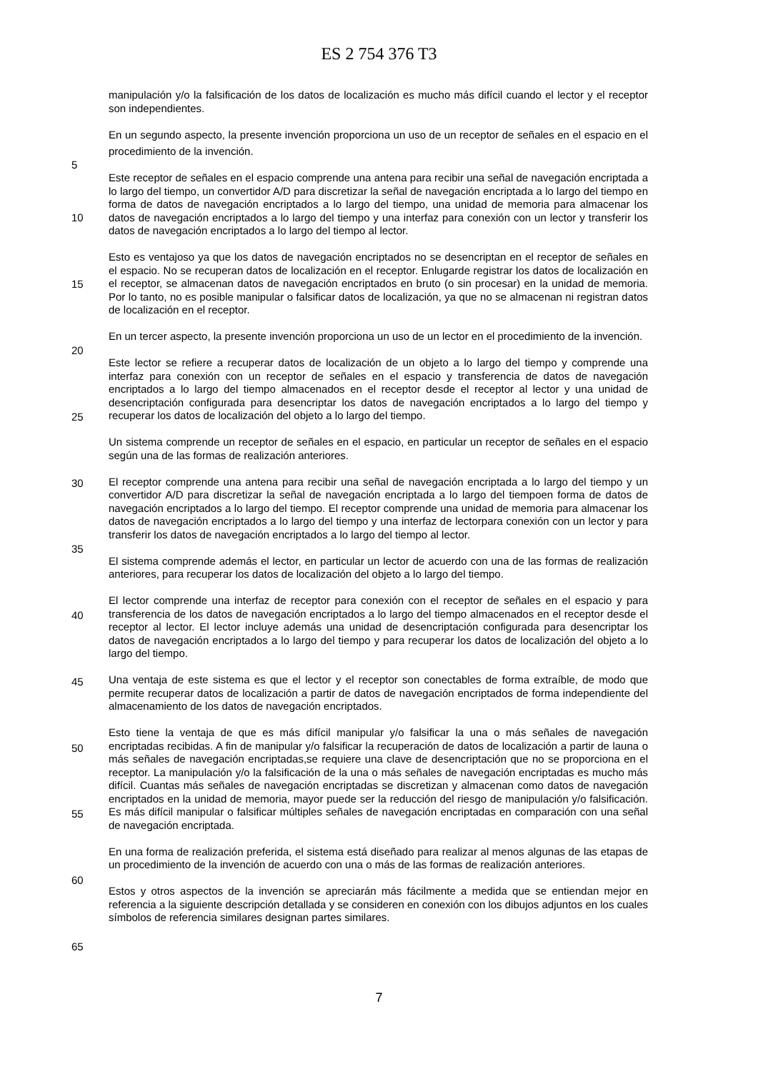ES 2 754 376 T3
manipulación y/o la falsificación de los datos de localización es mucho más difícil cuando el lector y el receptor son independientes.
En un segundo aspecto, la presente invención proporciona un uso de un receptor de señales en el espacio en el procedimiento de la invención.
Este receptor de señales en el espacio comprende una antena para recibir una señal de navegación encriptada a lo largo del tiempo, un convertidor A/D para discretizar la señal de navegación encriptada a lo largo del tiempo en forma de datos de navegación encriptados a lo largo del tiempo, una unidad de memoria para almacenar los datos de navegación encriptados a lo largo del tiempo y una interfaz para conexión con un lector y transferir los datos de navegación encriptados a lo largo del tiempo al lector.
Esto es ventajoso ya que los datos de navegación encriptados no se desencriptan en el receptor de señales en el espacio. No se recuperan datos de localización en el receptor. Enlugarde registrar los datos de localización en el receptor, se almacenan datos de navegación encriptados en bruto (o sin procesar) en la unidad de memoria. Por lo tanto, no es posible manipular o falsificar datos de localización, ya que no se almacenan ni registran datos de localización en el receptor.
En un tercer aspecto, la presente invención proporciona un uso de un lector en el procedimiento de la invención.
Este lector se refiere a recuperar datos de localización de un objeto a lo largo del tiempo y comprende una interfaz para conexión con un receptor de señales en el espacio y transferencia de datos de navegación encriptados a lo largo del tiempo almacenados en el receptor desde el receptor al lector y una unidad de desencriptación configurada para desencriptar los datos de navegación encriptados a lo largo del tiempo y recuperar los datos de localización del objeto a lo largo del tiempo.
Un sistema comprende un receptor de señales en el espacio, en particular un receptor de señales en el espacio según una de las formas de realización anteriores.
El receptor comprende una antena para recibir una señal de navegación encriptada a lo largo del tiempo y un convertidor A/D para discretizar la señal de navegación encriptada a lo largo del tiempoen forma de datos de navegación encriptados a lo largo del tiempo. El receptor comprende una unidad de memoria para almacenar los datos de navegación encriptados a lo largo del tiempo y una interfaz de lectorpara conexión con un lector y para transferir los datos de navegación encriptados a lo largo del tiempo al lector.
El sistema comprende además el lector, en particular un lector de acuerdo con una de las formas de realización anteriores, para recuperar los datos de localización del objeto a lo largo del tiempo.
El lector comprende una interfaz de receptor para conexión con el receptor de señales en el espacio y para transferencia de los datos de navegación encriptados a lo largo del tiempo almacenados en el receptor desde el receptor al lector. El lector incluye además una unidad de desencriptación configurada para desencriptar los datos de navegación encriptados a lo largo del tiempo y para recuperar los datos de localización del objeto a lo largo del tiempo.
Una ventaja de este sistema es que el lector y el receptor son conectables de forma extraíble, de modo que permite recuperar datos de localización a partir de datos de navegación encriptados de forma independiente del almacenamiento de los datos de navegación encriptados.
Esto tiene la ventaja de que es más difícil manipular y/o falsificar la una o más señales de navegación encriptadas recibidas. A fin de manipular y/o falsificar la recuperación de datos de localización a partir de launa o más señales de navegación encriptadas,se requiere una clave de desencriptación que no se proporciona en el receptor. La manipulación y/o la falsificación de la una o más señales de navegación encriptadas es mucho más difícil. Cuantas más señales de navegación encriptadas se discretizan y almacenan como datos de navegación encriptados en la unidad de memoria, mayor puede ser la reducción del riesgo de manipulación y/o falsificación. Es más difícil manipular o falsificar múltiples señales de navegación encriptadas en comparación con una señal de navegación encriptada.
En una forma de realización preferida, el sistema está diseñado para realizar al menos algunas de las etapas de un procedimiento de la invención de acuerdo con una o más de las formas de realización anteriores.
Estos y otros aspectos de la invención se apreciarán más fácilmente a medida que se entiendan mejor en referencia a la siguiente descripción detallada y se consideren en conexión con los dibujos adjuntos en los cuales símbolos de referencia similares designan partes similares.
5
10
15
20
25
30
35
40
45
50
55
60
65
7